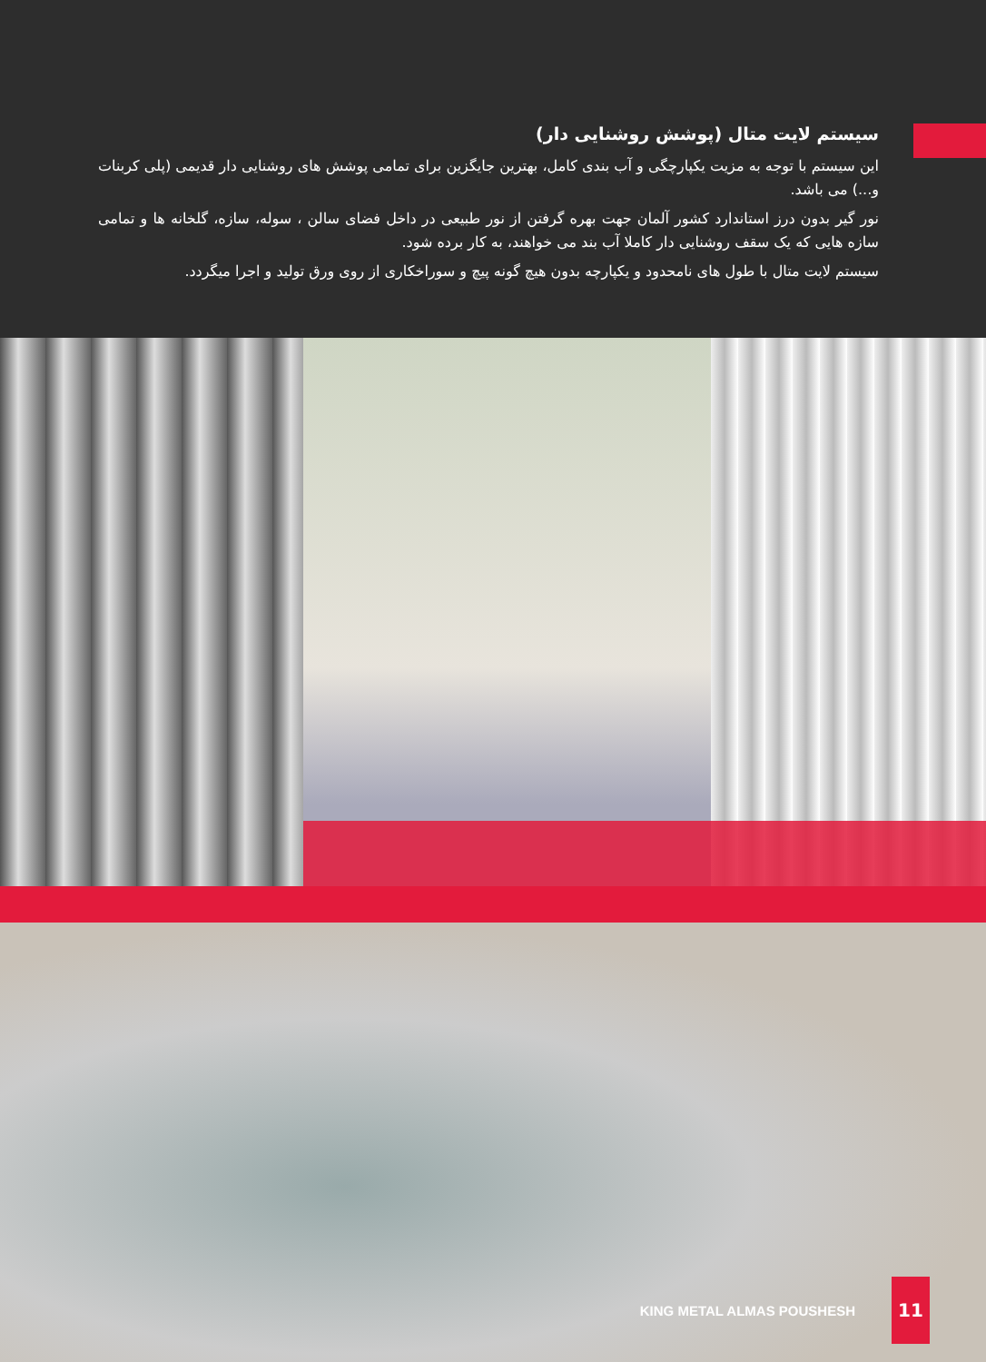سیستم لایت متال (پوشش روشنایی دار)
این سیستم با توجه به مزیت یکپارچگی و آب بندی کامل، بهترین جایگزین برای تمامی پوشش های روشنایی دار قدیمی (پلی کربنات و...) می باشد.
نور گیر بدون درز استاندارد کشور آلمان جهت بهره گرفتن از نور طبیعی در داخل فضای سالن ، سوله، سازه، گلخانه ها و تمامی سازه هایی که یک سقف روشنایی دار کاملا آب بند می خواهند، به کار برده شود.
سیستم لایت متال با طول های نامحدود و یکپارچه بدون هیچ گونه پیچ و سوراخکاری از روی ورق تولید و اجرا میگردد.
KING METAL ALMAS POUSHESH
11